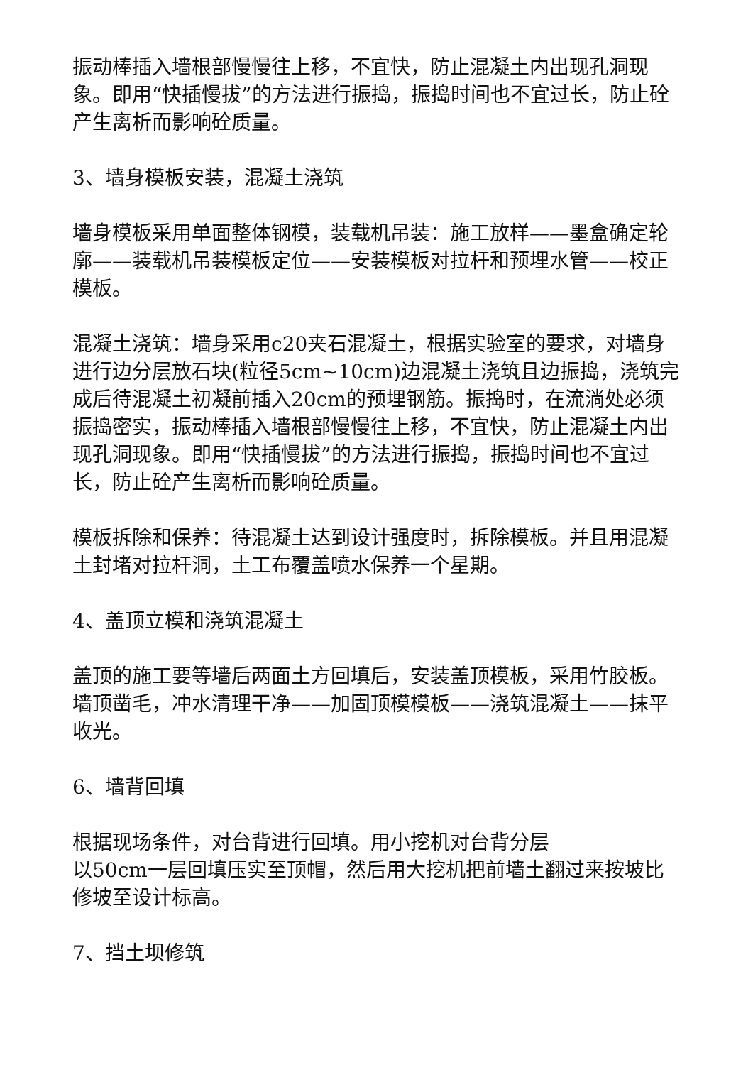振动棒插入墙根部慢慢往上移，不宜快，防止混凝土内出现孔洞现象。即用“快插慢拔”的方法进行振捣，振捣时间也不宜过长，防止砼产生离析而影响砼质量。
3、墙身模板安装，混凝土浇筑
墙身模板采用单面整体钢模，装载机吊装：施工放样——墨盒确定轮廓——装载机吊装模板定位——安装模板对拉杆和预埋水管——校正模板。
混凝土浇筑：墙身采用c20夹石混凝土，根据实验室的要求，对墙身进行边分层放石块(粒径5cm~10cm)边混凝土浇筑且边振捣，浇筑完成后待混凝土初凝前插入20cm的预埋钢筋。振捣时，在流淌处必须振捣密实，振动棒插入墙根部慢慢往上移，不宜快，防止混凝土内出现孔洞现象。即用“快插慢拔”的方法进行振捣，振捣时间也不宜过长，防止砼产生离析而影响砼质量。
模板拆除和保养：待混凝土达到设计强度时，拆除模板。并且用混凝土封堵对拉杆洞，土工布覆盖喷水保养一个星期。
4、盖顶立模和浇筑混凝土
盖顶的施工要等墙后两面土方回填后，安装盖顶模板，采用竹胶板。墙顶凿毛，冲水清理干净——加固顶模模板——浇筑混凝土——抹平收光。
6、墙背回填
根据现场条件，对台背进行回填。用小挖机对台背分层
以50cm一层回填压实至顶帽，然后用大挖机把前墙土翻过来按坡比修坡至设计标高。
7、挡土坝修筑